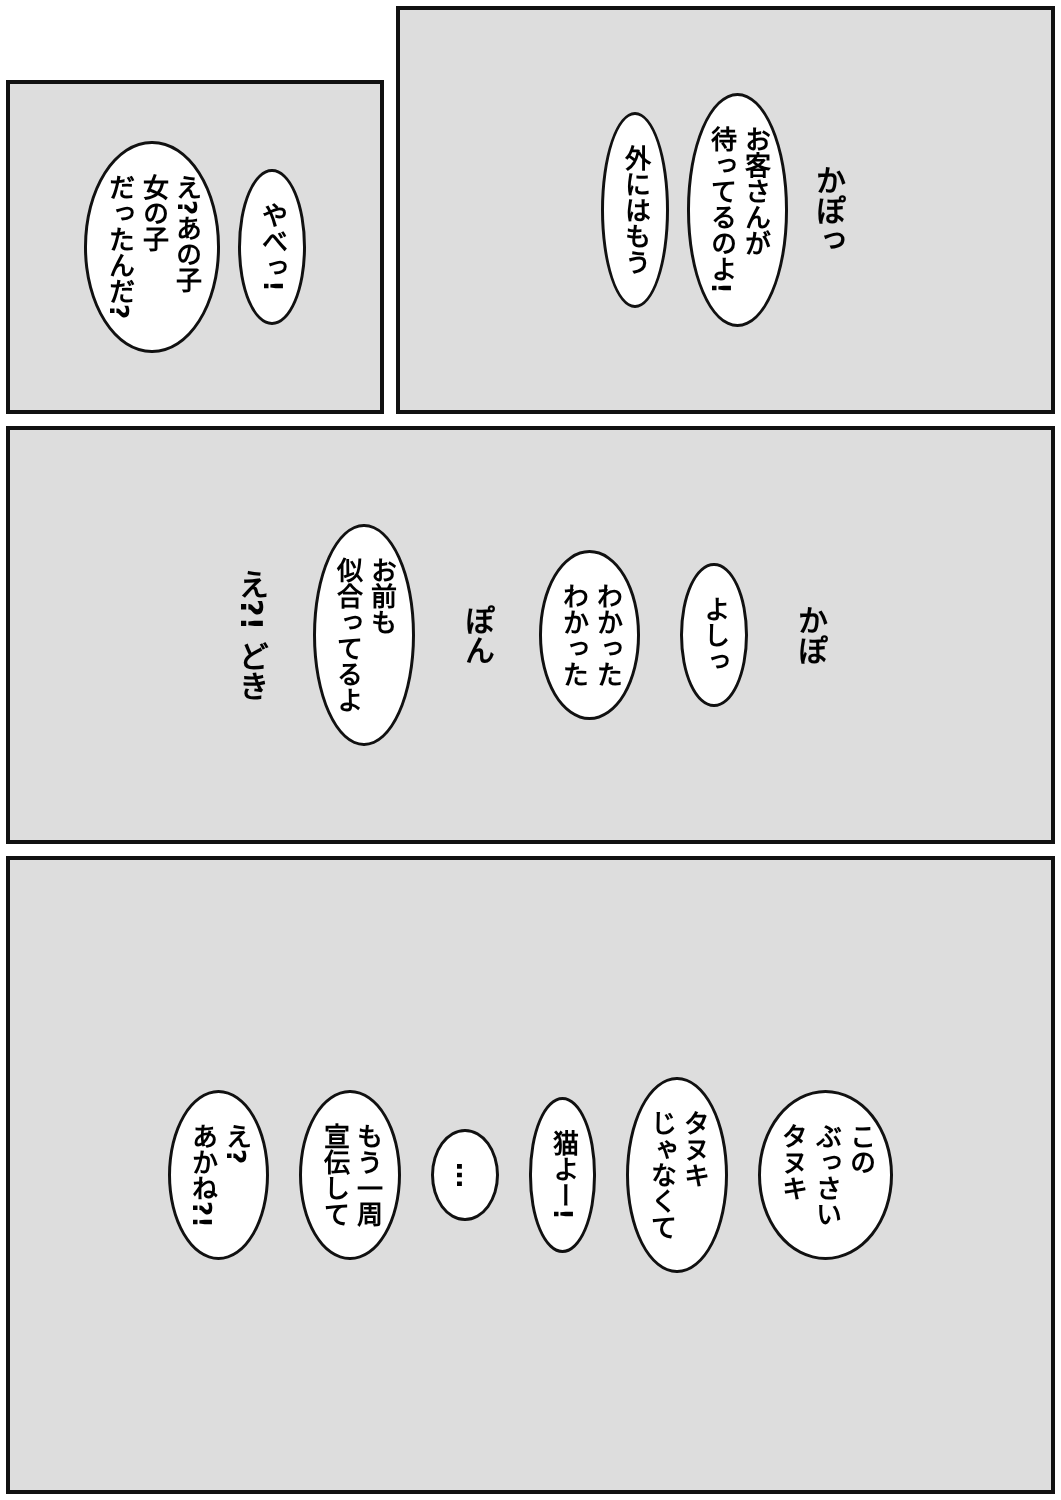え?あの子
女の子
だったんだ?
やべっ!
外にはもう
お客さんが
待ってるのよ!
かぽっ
え?! どき
お前も
似合ってるよ
ぽん
わかった
わかった
よしっ
かぽ
え?
あかね?!
もう一周
宣伝して
…
猫よー!
タヌキ
じゃなくて
この
ぶっさい
タヌキ